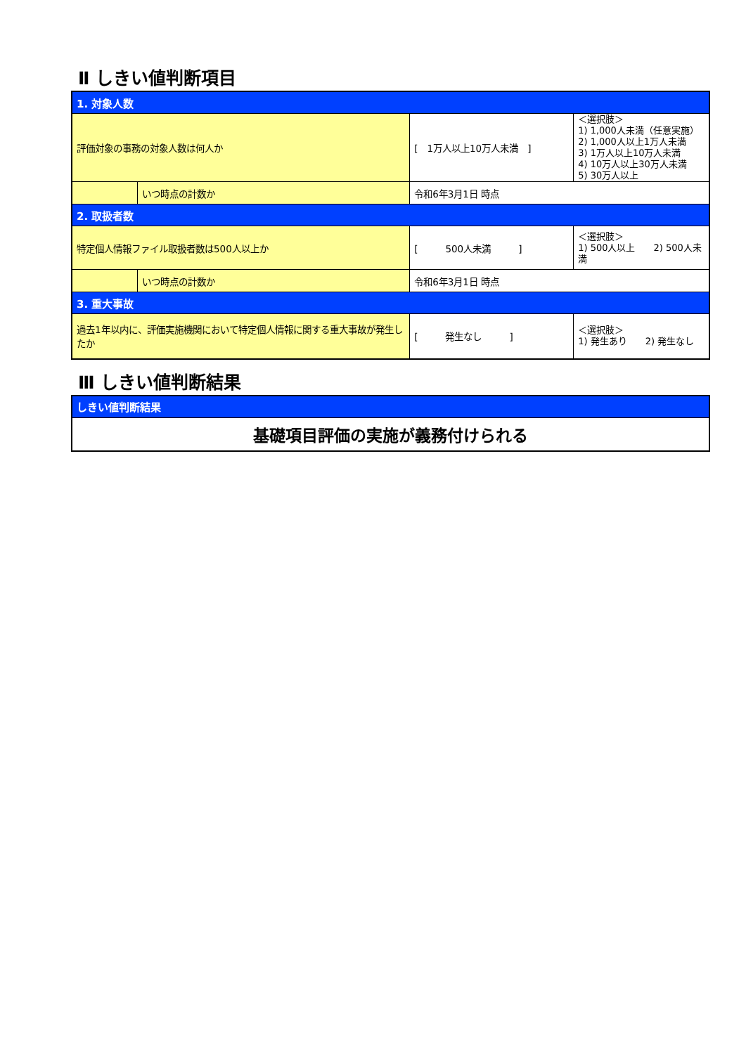Ⅱ しきい値判断項目
| 1. 対象人数 | | | |
| 評価対象の事務の対象人数は何人か | | [ 1万人以上10万人未満 ] | ＜選択肢＞ 1) 1,000人未満（任意実施） 2) 1,000人以上1万人未満 3) 1万人以上10万人未満 4) 10万人以上30万人未満 5) 30万人以上 |
| | いつ時点の計数か | 令和6年3月1日 時点 | |
| 2. 取扱者数 | | | |
| 特定個人情報ファイル取扱者数は500人以上か | | [ 500人未満 ] | ＜選択肢＞ 1) 500人以上 2) 500人未満 |
| | いつ時点の計数か | 令和6年3月1日 時点 | |
| 3. 重大事故 | | | |
| 過去1年以内に、評価実施機関において特定個人情報に関する重大事故が発生したか | | [ 発生なし ] | ＜選択肢＞ 1) 発生あり 2) 発生なし |
Ⅲ しきい値判断結果
| しきい値判断結果 |
| 基礎項目評価の実施が義務付けられる |